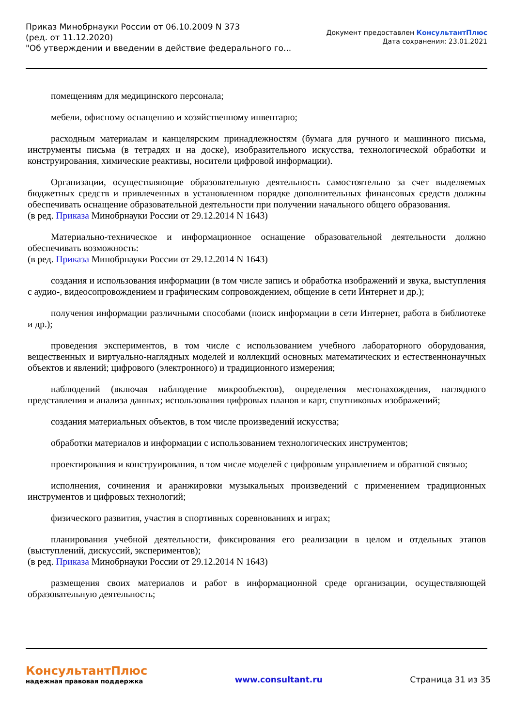Приказ Минобрнауки России от 06.10.2009 N 373
(ред. от 11.12.2020)
"Об утверждении и введении в действие федерального го...
Документ предоставлен КонсультантПлюс
Дата сохранения: 23.01.2021
помещениям для медицинского персонала;
мебели, офисному оснащению и хозяйственному инвентарю;
расходным материалам и канцелярским принадлежностям (бумага для ручного и машинного письма, инструменты письма (в тетрадях и на доске), изобразительного искусства, технологической обработки и конструирования, химические реактивы, носители цифровой информации).
Организации, осуществляющие образовательную деятельность самостоятельно за счет выделяемых бюджетных средств и привлеченных в установленном порядке дополнительных финансовых средств должны обеспечивать оснащение образовательной деятельности при получении начального общего образования.
(в ред. Приказа Минобрнауки России от 29.12.2014 N 1643)
Материально-техническое и информационное оснащение образовательной деятельности должно обеспечивать возможность:
(в ред. Приказа Минобрнауки России от 29.12.2014 N 1643)
создания и использования информации (в том числе запись и обработка изображений и звука, выступления с аудио-, видеосопровождением и графическим сопровождением, общение в сети Интернет и др.);
получения информации различными способами (поиск информации в сети Интернет, работа в библиотеке и др.);
проведения экспериментов, в том числе с использованием учебного лабораторного оборудования, вещественных и виртуально-наглядных моделей и коллекций основных математических и естественнонаучных объектов и явлений; цифрового (электронного) и традиционного измерения;
наблюдений (включая наблюдение микрообъектов), определения местонахождения, наглядного представления и анализа данных; использования цифровых планов и карт, спутниковых изображений;
создания материальных объектов, в том числе произведений искусства;
обработки материалов и информации с использованием технологических инструментов;
проектирования и конструирования, в том числе моделей с цифровым управлением и обратной связью;
исполнения, сочинения и аранжировки музыкальных произведений с применением традиционных инструментов и цифровых технологий;
физического развития, участия в спортивных соревнованиях и играх;
планирования учебной деятельности, фиксирования его реализации в целом и отдельных этапов (выступлений, дискуссий, экспериментов);
(в ред. Приказа Минобрнауки России от 29.12.2014 N 1643)
размещения своих материалов и работ в информационной среде организации, осуществляющей образовательную деятельность;
КонсультантПлюс
надежная правовая поддержка
www.consultant.ru Страница 31 из 35